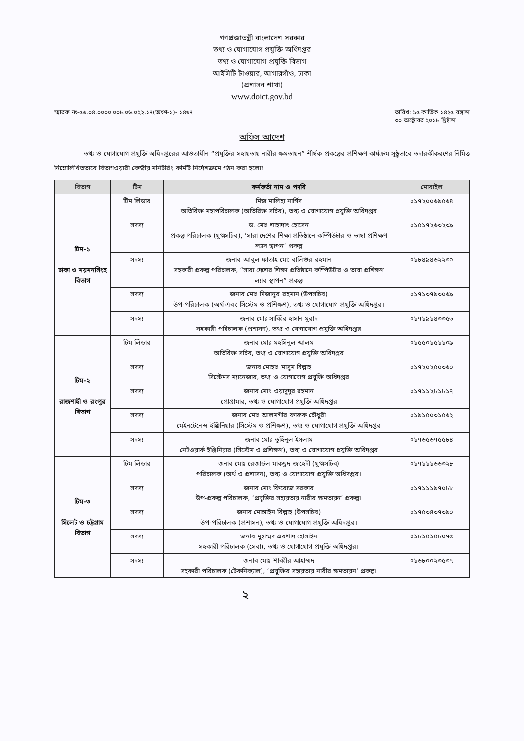গণপ্রজাতন্ত্রী বাংলাদেশ সরকার
তথ্য ও যোগাযোগ প্রযুক্তি অধিদপ্তর
তথ্য ও যোগাযোগ প্রযুক্তি বিভাগ
আইসিটি টাওয়ার, আগারগাঁও, ঢাকা
(প্রশাসন শাখা)
www.doict.gov.bd
স্মারক নং-৫৬.০৪.০০০০.০০৮.০৬.০২২.১৭(অংশ-১)- ১৪৬৭
তারিখ: ১৫ কার্তিক ১৪২৫ বঙ্গাব্দ
৩০ অক্টোবর ২০১৮ খ্রিষ্টাব্দ
অফিস আদেশ
তথ্য ও যোগাযোগ প্রযুক্তি অধিদপ্তরের আওতাধীন “প্রযুক্তির সহায়তায় নারীর ক্ষমতায়ন” শীর্ষক প্রকল্পের প্রশিক্ষণ কার্যক্রম সুষ্ঠুভাবে তদারকীকরণের নিমিত্ত নিম্নোলিখিতভাবে বিভাগওয়ারী কেন্দ্রীয় মনিটরিং কমিটি নির্দেশক্রমে গঠন করা হলোঃ
| বিভাগ | টিম | কর্মকর্তা নাম ও পদবি | মোবাইল |
| --- | --- | --- | --- |
| টিম-১ ঢাকা ও ময়মনসিংহ বিভাগ | টিম লিডার | মিজ মালিহা নার্গিস অতিরিক্ত মহাপরিচালক (অতিরিক্ত সচিব), তথ্য ও যোগাযোগ প্রযুক্তি অধিদপ্তর | ০১৭২০০৬৯৫৬৪ |
| | সদস্য | ড. মোঃ শাহাদাৎ হোসেন প্রকল্প পরিচালক (যুগ্মসচিব), ‘সারা দেশের শিক্ষা প্রতিষ্ঠানে কম্পিউটার ও ভাষা প্রশিক্ষণ ল্যাব স্থাপন’ প্রকল্প | ০১৫১৭২৬৩২৩৯ |
| | সদস্য | জনাব আবুল ফাতাহ মো: বালিগুর রহমান সহকারী প্রকল্প পরিচালক, “সারা দেশের শিক্ষা প্রতিষ্ঠানে কম্পিউটার ও ভাষা প্রশিক্ষণ ল্যাব স্থাপন” প্রকল্প | ০১৮৪৯৪৬২২৩০ |
| | সদস্য | জনাব মোঃ মিজানুর রহমান (উপসচিব) উপ-পরিচালক (অর্থ এবং সিস্টেম ও প্রশিক্ষণ), তথ্য ও যোগাযোগ প্রযুক্তি অধিদপ্তর। | ০১৭১৩৭৯৩০৬৯ |
| | সদস্য | জনাব মোঃ সাব্বির হাসান মুরাদ সহকারী পরিচালক (প্রশাসন), তথ্য ও যোগাযোগ প্রযুক্তি অধিদপ্তর | ০১৭১৯১৪৩৩৫৬ |
| টিম-২ রাজশাহী ও রংপুর বিভাগ | টিম লিডার | জনাব মোঃ মহসিনুল আলম অতিরিক্ত সচিব, তথ্য ও যোগাযোগ প্রযুক্তি অধিদপ্তর | ০১৫৫০১৫১১০৯ |
| | সদস্য | জনাব মোহাঃ মাসুম বিল্লাহ সিস্টেমস ম্যানেজার, তথ্য ও যোগাযোগ প্রযুক্তি অধিদপ্তর | ০১৭২০২৫০৩৬০ |
| | সদস্য | জনাব মোঃ ওয়াদুদুর রহমান প্রোগ্রামার, তথ্য ও যোগাযোগ প্রযুক্তি অধিদপ্তর | ০১৭১১২৮১৮১৭ |
| | সদস্য | জনাব মোঃ আলমগীর ফারুক চৌধুরী মেইনটেনেন্স ইঞ্জিনিয়ার (সিস্টেম ও প্রশিক্ষণ), তথ্য ও যোগাযোগ প্রযুক্তি অধিদপ্তর | ০১৯১৫০৩১৫৬২ |
| | সদস্য | জনাব মোঃ তুহিনুল ইসলাম নেটওয়ার্ক ইঞ্জিনিয়ার (সিস্টেম ও প্রশিক্ষণ), তথ্য ও যোগাযোগ প্রযুক্তি অধিদপ্তর | ০১৭৬৫৬৭৫৫৮৪ |
| টিম-৩ সিলেট ও চট্টগ্রাম বিভাগ | টিম লিডার | জনাব মোঃ রেজাউল মাকছুদ জাহেদী (যুগ্মসচিব) পরিচালক (অর্থ ও প্রশাসন), তথ্য ও যোগাযোগ প্রযুক্তি অধিদপ্তর। | ০১৭১১১৬৬৩২৮ |
| | সদস্য | জনাব মোঃ ফিরোজ সরকার উপ-প্রকল্প পরিচালক, ‘প্রযুক্তির সহায়তায় নারীর ক্ষমতায়ন’ প্রকল্প। | ০১৭১১১৯৭০৮৮ |
| | সদস্য | জনাব মোস্তাইন বিল্লাহ (উপসচিব) উপ-পরিচালক (প্রশাসন), তথ্য ও যোগাযোগ প্রযুক্তি অধিদপ্তর। | ০১৭৫৩৪৩৭৩৯০ |
| | সদস্য | জনাব মুহাম্মদ এরশাদ হোসাইন সহকারী পরিচালক (সেবা), তথ্য ও যোগাযোগ প্রযুক্তি অধিদপ্তর। | ০১৮১৫১৫৮০৭৫ |
| | সদস্য | জনাব মোঃ শাব্বীর আহাম্মদ সহকারী পরিচালক (টেকনিক্যাল), ‘প্রযুক্তির সহায়তায় নারীর ক্ষমতায়ন’ প্রকল্প। | ০১৬৮০০২৩৫৩৭ |
২